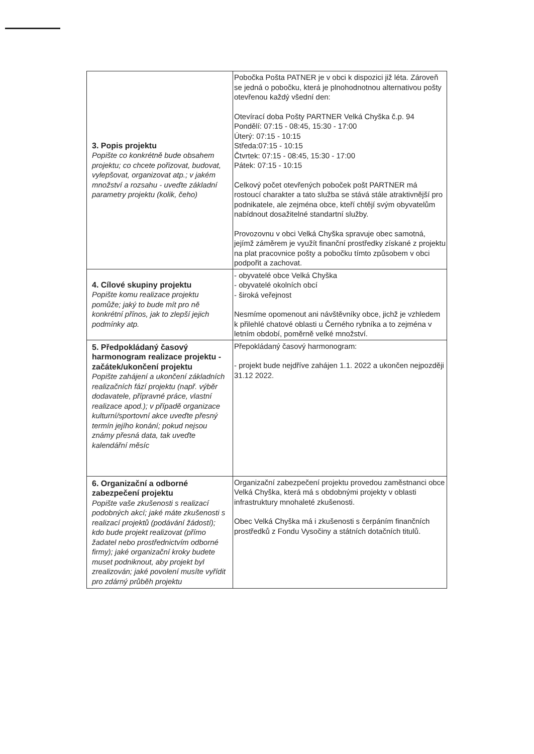| 3. Popis projektu Popište co konkrétně bude obsahem projektu; co chcete pořizovat, budovat, vylepšovat, organizovat atp.; v jakém množství a rozsahu - uveďte základní parametry projektu (kolik, čeho) | Pobočka Pošta PATNER je v obci k dispozici již léta. Zároveň se jedná o pobočku, která je plnohodnotnou alternativou pošty otevřenou každý všední den: Otevírací doba Pošty PARTNER Velká Chyška č.p. 94 Pondělí: 07:15 - 08:45, 15:30 - 17:00 Úterý: 07:15 - 10:15 Středa:07:15 - 10:15 Čtvrtek: 07:15 - 08:45, 15:30 - 17:00 Pátek: 07:15 - 10:15 Celkový počet otevřených poboček pošt PARTNER má rostoucí charakter a tato služba se stává stále atraktivnější pro podnikatele, ale zejména obce, kteří chtějí svým obyvatelům nabídnout dosažitelné standartní služby. Provozovnu v obci Velká Chyška spravuje obec samotná, jejímž záměrem je využít finanční prostředky získané z projektu na plat pracovnice pošty a pobočku tímto způsobem v obci podpořit a zachovat. |
| 4. Cílové skupiny projektu Popište komu realizace projektu pomůže; jaký to bude mít pro ně konkrétní přínos, jak to zlepší jejich podmínky atp. | - obyvatelé obce Velká Chyška - obyvatelé okolních obcí - široká veřejnost Nesmíme opomenout ani návštěvníky obce, jichž je vzhledem k přilehlé chatové oblasti u Černého rybníka a to zejména v letním období, poměrně velké množství. |
| 5. Předpokládaný časový harmonogram realizace projektu - začátek/ukončení projektu Popište zahájení a ukončení základních realizačních fází projektu (např. výběr dodavatele, přípravné práce, vlastní realizace apod.); v případě organizace kulturní/sportovní akce uveďte přesný termín jejího konání; pokud nejsou známy přesná data, tak uveďte kalendářní měsíc | Přepokládaný časový harmonogram: - projekt bude nejdříve zahájen 1.1. 2022 a ukončen nejpozději 31.12 2022. |
| 6. Organizační a odborné zabezpečení projektu Popište vaše zkušenosti s realizací podobných akcí; jaké máte zkušenosti s realizací projektů (podávání žádostí); kdo bude projekt realizovat (přímo žadatel nebo prostřednictvím odborné firmy); jaké organizační kroky budete muset podniknout, aby projekt byl zrealizován; jaké povolení musíte vyřídit pro zdárný průběh projektu | Organizační zabezpečení projektu provedou zaměstnanci obce Velká Chyška, která má s obdobnými projekty v oblasti infrastruktury mnohaleté zkušenosti. Obec Velká Chyška má i zkušenosti s čerpáním finančních prostředků z Fondu Vysočiny a státních dotačních titulů. |